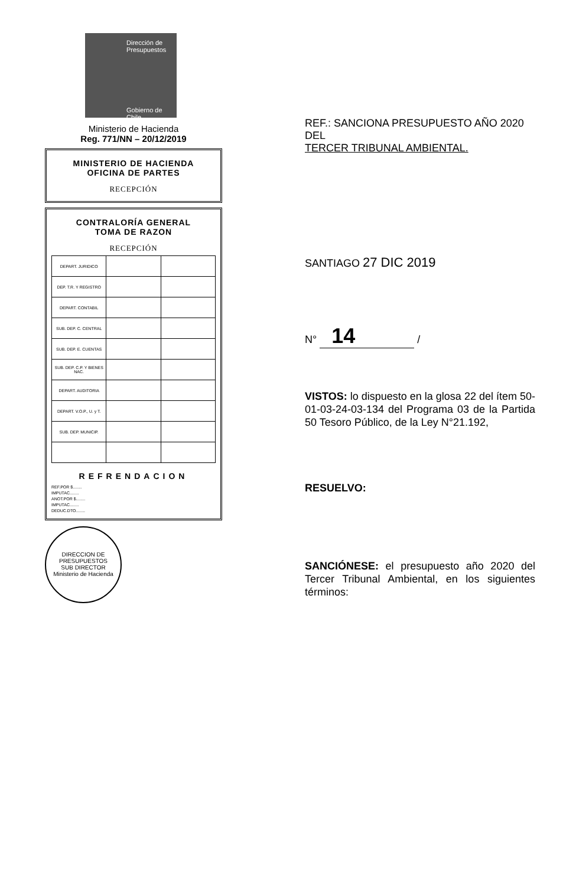Dirección de Presupuestos
Gobierno de Chile
Ministerio de Hacienda
Reg. 771/NN – 20/12/2019
MINISTERIO DE HACIENDA
OFICINA DE PARTES
RECEPCIÓN
CONTRALORÍA GENERAL
TOMA DE RAZON
RECEPCIÓN
| DEPART. JURIDICO | | |
| DEP. T.R. Y REGISTRO | | |
| DEPART. CONTABIL | | |
| SUB. DEP. C. CENTRAL | | |
| SUB. DEP. E. CUENTAS | | |
| SUB. DEP. C.P. Y BIENES NAC. | | |
| DEPART. AUDITORIA | | |
| DEPART. V.O.P., U. y T. | | |
| SUB. DEP. MUNICIP. | | |
REFRENDACION
REF.POR $........
IMPUTAC........
ANOT.POR $........
IMPUTAC........
DEDUC.DTO........
DIRECCION DE PRESUPUESTOS
SUB DIRECTOR
Ministerio de Hacienda
REF.: SANCIONA PRESUPUESTO AÑO 2020 DEL
TERCER TRIBUNAL AMBIENTAL.
SANTIAGO 27 DIC 2019
N° 14 /
VISTOS: lo dispuesto en la glosa 22 del ítem 50-01-03-24-03-134 del Programa 03 de la Partida 50 Tesoro Público, de la Ley N°21.192,
RESUELVO:
SANCIÓNESE: el presupuesto año 2020 del Tercer Tribunal Ambiental, en los siguientes términos: